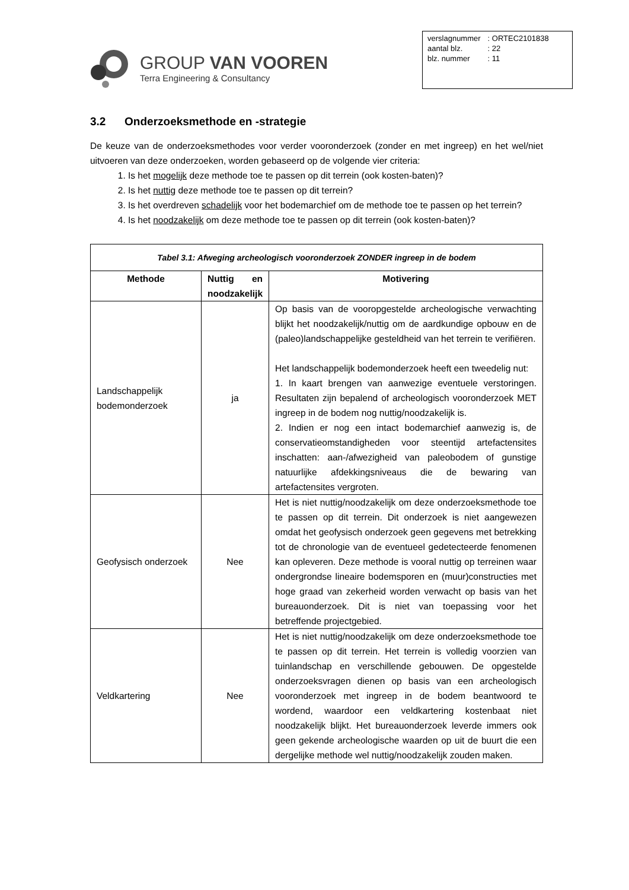GROUP VAN VOOREN
Terra Engineering & Consultancy
| verslagnummer | : ORTEC2101838 |
| aantal blz. | : 22 |
| blz. nummer | : 11 |
3.2 Onderzoeksmethode en -strategie
De keuze van de onderzoeksmethodes voor verder vooronderzoek (zonder en met ingreep) en het wel/niet uitvoeren van deze onderzoeken, worden gebaseerd op de volgende vier criteria:
1. Is het mogelijk deze methode toe te passen op dit terrein (ook kosten-baten)?
2. Is het nuttig deze methode toe te passen op dit terrein?
3. Is het overdreven schadelijk voor het bodemarchief om de methode toe te passen op het terrein?
4. Is het noodzakelijk om deze methode toe te passen op dit terrein (ook kosten-baten)?
| Tabel 3.1: Afweging archeologisch vooronderzoek ZONDER ingreep in de bodem | | |
| --- | --- | --- |
| Methode | Nuttig en noodzakelijk | Motivering |
| Landschappelijk bodemonderzoek | ja | Op basis van de vooropgestelde archeologische verwachting blijkt het noodzakelijk/nuttig om de aardkundige opbouw en de (paleo)landschappelijke gesteldheid van het terrein te verifiëren. Het landschappelijk bodemonderzoek heeft een tweedelig nut: 1. In kaart brengen van aanwezige eventuele verstoringen. Resultaten zijn bepalend of archeologisch vooronderzoek MET ingreep in de bodem nog nuttig/noodzakelijk is. 2. Indien er nog een intact bodemarchief aanwezig is, de conservatieomstandigheden voor steentijd artefactensites inschatten: aan-/afwezigheid van paleobodem of gunstige natuurlijke afdekkingsniveaus die de bewaring van artefactensites vergroten. |
| Geofysisch onderzoek | Nee | Het is niet nuttig/noodzakelijk om deze onderzoeksmethode toe te passen op dit terrein. Dit onderzoek is niet aangewezen omdat het geofysisch onderzoek geen gegevens met betrekking tot de chronologie van de eventueel gedetecteerde fenomenen kan opleveren. Deze methode is vooral nuttig op terreinen waar ondergrondse lineaire bodemsporen en (muur)constructies met hoge graad van zekerheid worden verwacht op basis van het bureauonderzoek. Dit is niet van toepassing voor het betreffende projectgebied. |
| Veldkartering | Nee | Het is niet nuttig/noodzakelijk om deze onderzoeksmethode toe te passen op dit terrein. Het terrein is volledig voorzien van tuinlandschap en verschillende gebouwen. De opgestelde onderzoeksvragen dienen op basis van een archeologisch vooronderzoek met ingreep in de bodem beantwoord te wordend, waardoor een veldkartering kostenbaat niet noodzakelijk blijkt. Het bureauonderzoek leverde immers ook geen gekende archeologische waarden op uit de buurt die een dergelijke methode wel nuttig/noodzakelijk zouden maken. |